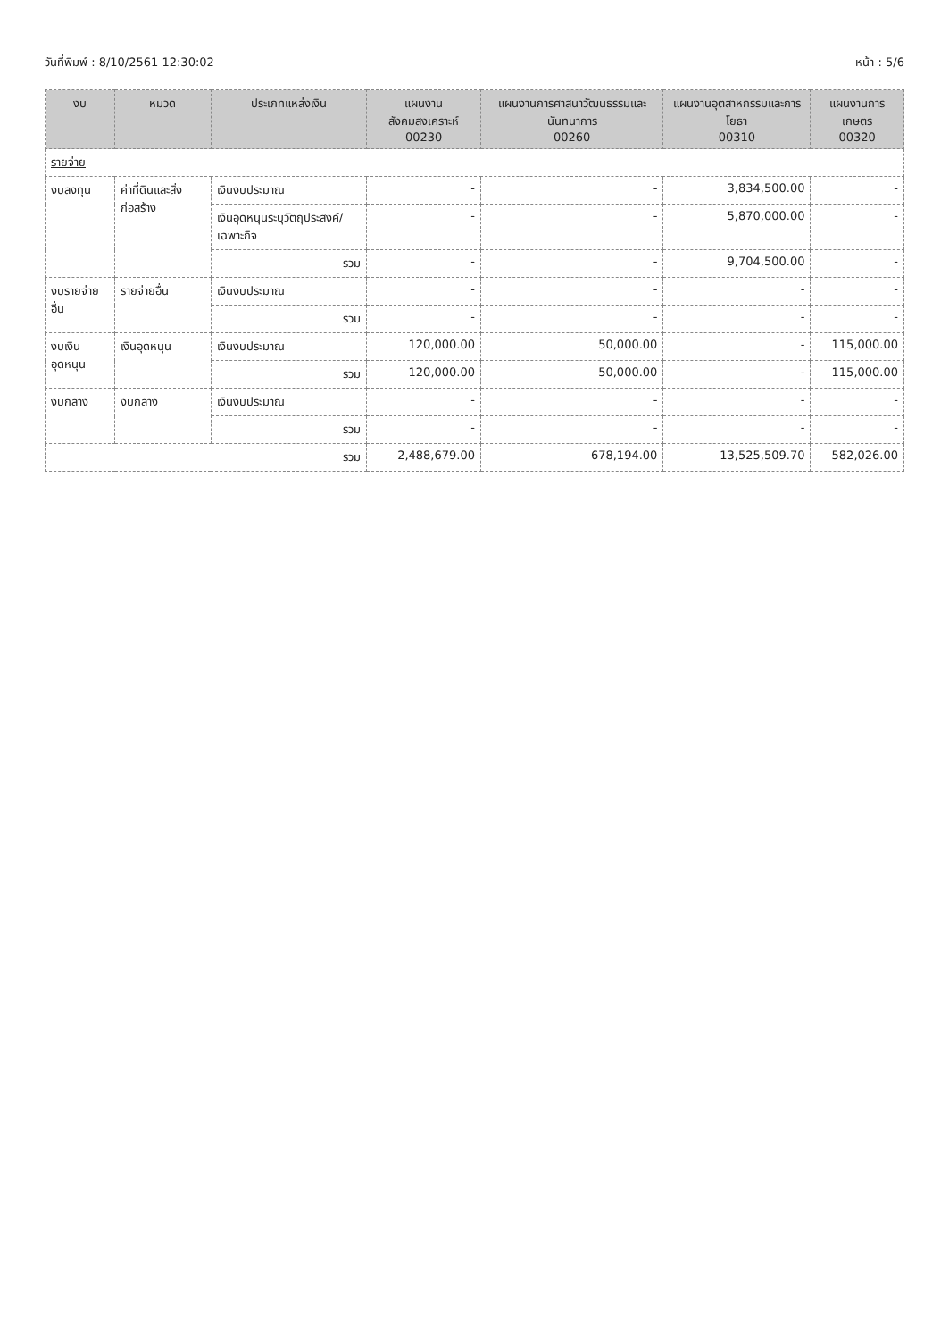วันที่พิมพ์ : 8/10/2561 12:30:02 หน้า : 5/6
| งบ | หมวด | ประเภทแหล่งเงิน | แผนงานสังคมสงเคราะห์ 00230 | แผนงานการศาสนาวัฒนธรรมและนันทนาการ 00260 | แผนงานอุตสาหกรรมและการโยธา 00310 | แผนงานการเกษตร 00320 |
| --- | --- | --- | --- | --- | --- | --- |
| รายจ่าย | | | | | | |
| งบลงทุน | ค่าที่ดินและสิ่งก่อสร้าง | เงินงบประมาณ | - | - | 3,834,500.00 | - |
| | | เงินอุดหนุนระบุวัตถุประสงค์/เฉพาะกิจ | - | - | 5,870,000.00 | - |
| | | รวม | - | - | 9,704,500.00 | - |
| งบรายจ่ายอื่น | รายจ่ายอื่น | เงินงบประมาณ | - | - | - | - |
| | | รวม | - | - | - | - |
| งบเงินอุดหนุน | เงินอุดหนุน | เงินงบประมาณ | 120,000.00 | 50,000.00 | - | 115,000.00 |
| | | รวม | 120,000.00 | 50,000.00 | - | 115,000.00 |
| งบกลาง | งบกลาง | เงินงบประมาณ | - | - | - | - |
| | | รวม | - | - | - | - |
| รวม | | | 2,488,679.00 | 678,194.00 | 13,525,509.70 | 582,026.00 |